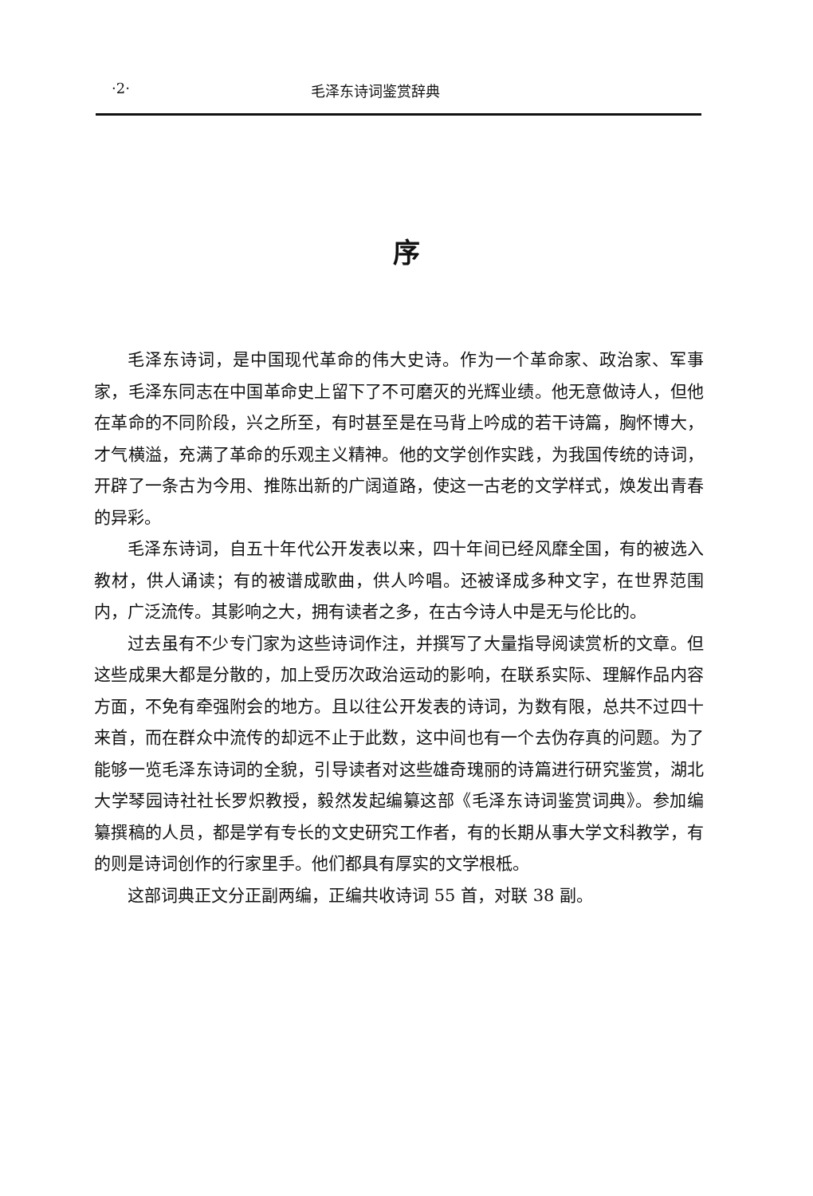·2· 毛泽东诗词鉴赏辞典
序
毛泽东诗词，是中国现代革命的伟大史诗。作为一个革命家、政治家、军事家，毛泽东同志在中国革命史上留下了不可磨灭的光辉业绩。他无意做诗人，但他在革命的不同阶段，兴之所至，有时甚至是在马背上吟成的若干诗篇，胸怀博大，才气横溢，充满了革命的乐观主义精神。他的文学创作实践，为我国传统的诗词，开辟了一条古为今用、推陈出新的广阔道路，使这一古老的文学样式，焕发出青春的异彩。
毛泽东诗词，自五十年代公开发表以来，四十年间已经风靡全国，有的被选入教材，供人诵读；有的被谱成歌曲，供人吟唱。还被译成多种文字，在世界范围内，广泛流传。其影响之大，拥有读者之多，在古今诗人中是无与伦比的。
过去虽有不少专门家为这些诗词作注，并撰写了大量指导阅读赏析的文章。但这些成果大都是分散的，加上受历次政治运动的影响，在联系实际、理解作品内容方面，不免有牵强附会的地方。且以往公开发表的诗词，为数有限，总共不过四十来首，而在群众中流传的却远不止于此数，这中间也有一个去伪存真的问题。为了能够一览毛泽东诗词的全貌，引导读者对这些雄奇瑰丽的诗篇进行研究鉴赏，湖北大学琴园诗社社长罗炽教授，毅然发起编纂这部《毛泽东诗词鉴赏词典》。参加编纂撰稿的人员，都是学有专长的文史研究工作者，有的长期从事大学文科教学，有的则是诗词创作的行家里手。他们都具有厚实的文学根柢。
这部词典正文分正副两编，正编共收诗词 55 首，对联 38 副。